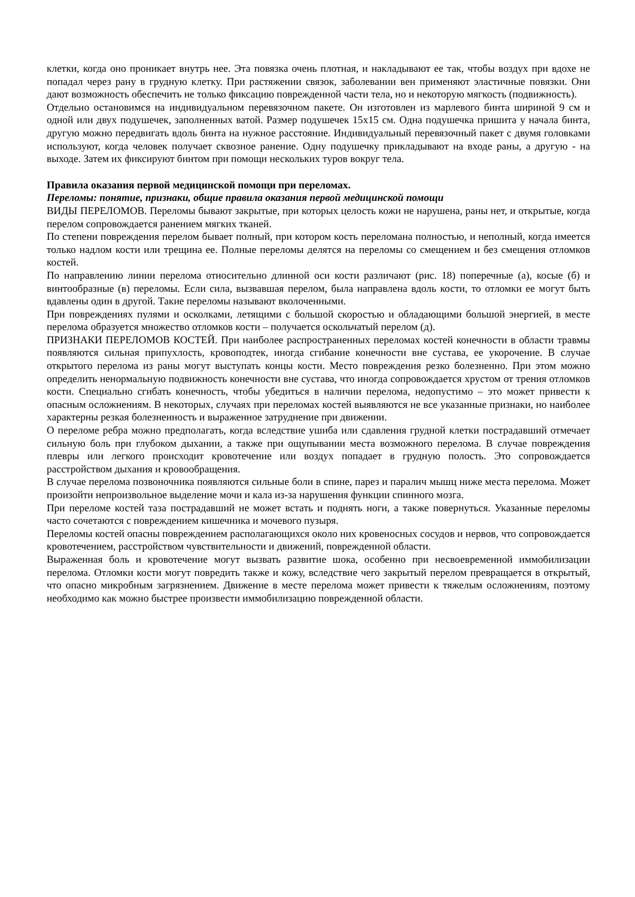клетки, когда оно проникает внутрь нее. Эта повязка очень плотная, и накладывают ее так, чтобы воздух при вдохе не попадал через рану в грудную клетку. При растяжении связок, заболевании вен применяют эластичные повязки. Они дают возможность обеспечить не только фиксацию поврежденной части тела, но и некоторую мягкость (подвижность).
Отдельно остановимся на индивидуальном перевязочном пакете. Он изготовлен из марлевого бинта шириной 9 см и одной или двух подушечек, заполненных ватой. Размер подушечек 15х15 см. Одна подушечка пришита у начала бинта, другую можно передвигать вдоль бинта на нужное расстояние. Индивидуальный перевязочный пакет с двумя головками используют, когда человек получает сквозное ранение. Одну подушечку прикладывают на входе раны, а другую - на выходе. Затем их фиксируют бинтом при помощи нескольких туров вокруг тела.
Правила оказания первой медицинской помощи при переломах.
Переломы: понятие, признаки, общие правила оказания первой медицинской помощи
ВИДЫ ПЕРЕЛОМОВ. Переломы бывают закрытые, при которых целость кожи не нарушена, раны нет, и открытые, когда перелом сопровождается ранением мягких тканей.
По степени повреждения перелом бывает полный, при котором кость переломана полностью, и неполный, когда имеется только надлом кости или трещина ее. Полные переломы делятся на переломы со смещением и без смещения отломков костей.
По направлению линии перелома относительно длинной оси кости различают (рис. 18) поперечные (а), косые (б) и винтообразные (в) переломы. Если сила, вызвавшая перелом, была направлена вдоль кости, то отломки ее могут быть вдавлены один в другой. Такие переломы называют вколоченными.
При повреждениях пулями и осколками, летящими с большой скоростью и обладающими большой энергией, в месте перелома образуется множество отломков кости – получается оскольчатый перелом (д).
ПРИЗНАКИ ПЕРЕЛОМОВ КОСТЕЙ. При наиболее распространенных переломах костей конечности в области травмы появляются сильная припухлость, кровоподтек, иногда сгибание конечности вне сустава, ее укорочение. В случае открытого перелома из раны могут выступать концы кости. Место повреждения резко болезненно. При этом можно определить ненормальную подвижность конечности вне сустава, что иногда сопровождается хрустом от трения отломков кости. Специально сгибать конечность, чтобы убедиться в наличии перелома, недопустимо – это может привести к опасным осложнениям. В некоторых, случаях при переломах костей выявляются не все указанные признаки, но наиболее характерны резкая болезненность и выраженное затруднение при движении.
О переломе ребра можно предполагать, когда вследствие ушиба или сдавления грудной клетки пострадавший отмечает сильную боль при глубоком дыхании, а также при ощупывании места возможного перелома. В случае повреждения плевры или легкого происходит кровотечение или воздух попадает в грудную полость. Это сопровождается расстройством дыхания и кровообращения.
В случае перелома позвоночника появляются сильные боли в спине, парез и паралич мышц ниже места перелома. Может произойти непроизвольное выделение мочи и кала из-за нарушения функции спинного мозга.
При переломе костей таза пострадавший не может встать и поднять ноги, а также повернуться. Указанные переломы часто сочетаются с повреждением кишечника и мочевого пузыря.
Переломы костей опасны повреждением располагающихся около них кровеносных сосудов и нервов, что сопровождается кровотечением, расстройством чувствительности и движений, поврежденной области.
Выраженная боль и кровотечение могут вызвать развитие шока, особенно при несвоевременной иммобилизации перелома. Отломки кости могут повредить также и кожу, вследствие чего закрытый перелом превращается в открытый, что опасно микробным загрязнением. Движение в месте перелома может привести к тяжелым осложнениям, поэтому необходимо как можно быстрее произвести иммобилизацию поврежденной области.